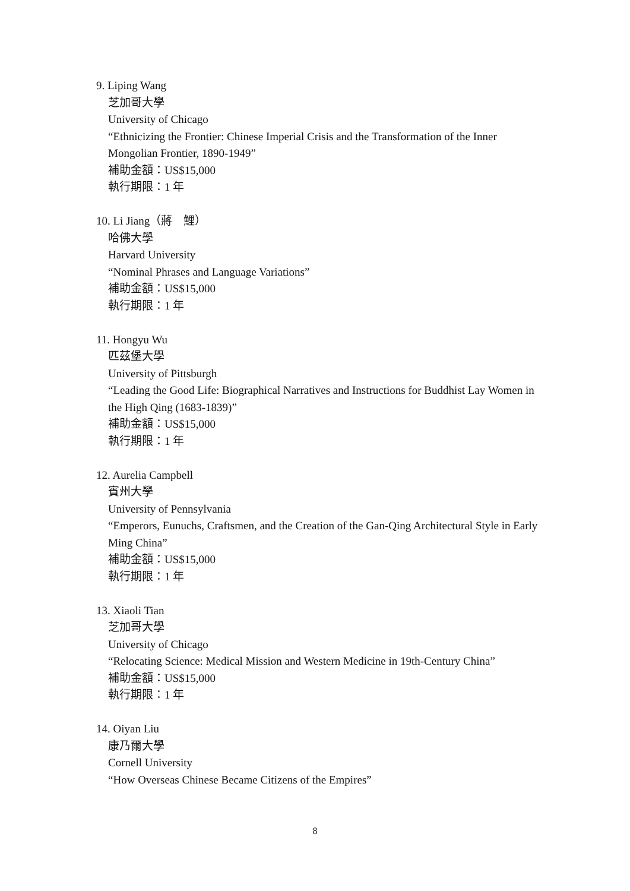9. Liping Wang
芝加哥大學
University of Chicago
“Ethnicizing the Frontier: Chinese Imperial Crisis and the Transformation of the Inner Mongolian Frontier, 1890-1949”
補助金額：US$15,000
執行期限：1 年
10. Li Jiang（蔣　鯉）
哈佛大學
Harvard University
“Nominal Phrases and Language Variations”
補助金額：US$15,000
執行期限：1 年
11. Hongyu Wu
匹茲堡大學
University of Pittsburgh
“Leading the Good Life: Biographical Narratives and Instructions for Buddhist Lay Women in the High Qing (1683-1839)”
補助金額：US$15,000
執行期限：1 年
12. Aurelia Campbell
賓州大學
University of Pennsylvania
“Emperors, Eunuchs, Craftsmen, and the Creation of the Gan-Qing Architectural Style in Early Ming China”
補助金額：US$15,000
執行期限：1 年
13. Xiaoli Tian
芝加哥大學
University of Chicago
“Relocating Science: Medical Mission and Western Medicine in 19th-Century China”
補助金額：US$15,000
執行期限：1 年
14. Oiyan Liu
康乃爾大學
Cornell University
“How Overseas Chinese Became Citizens of the Empires”
8